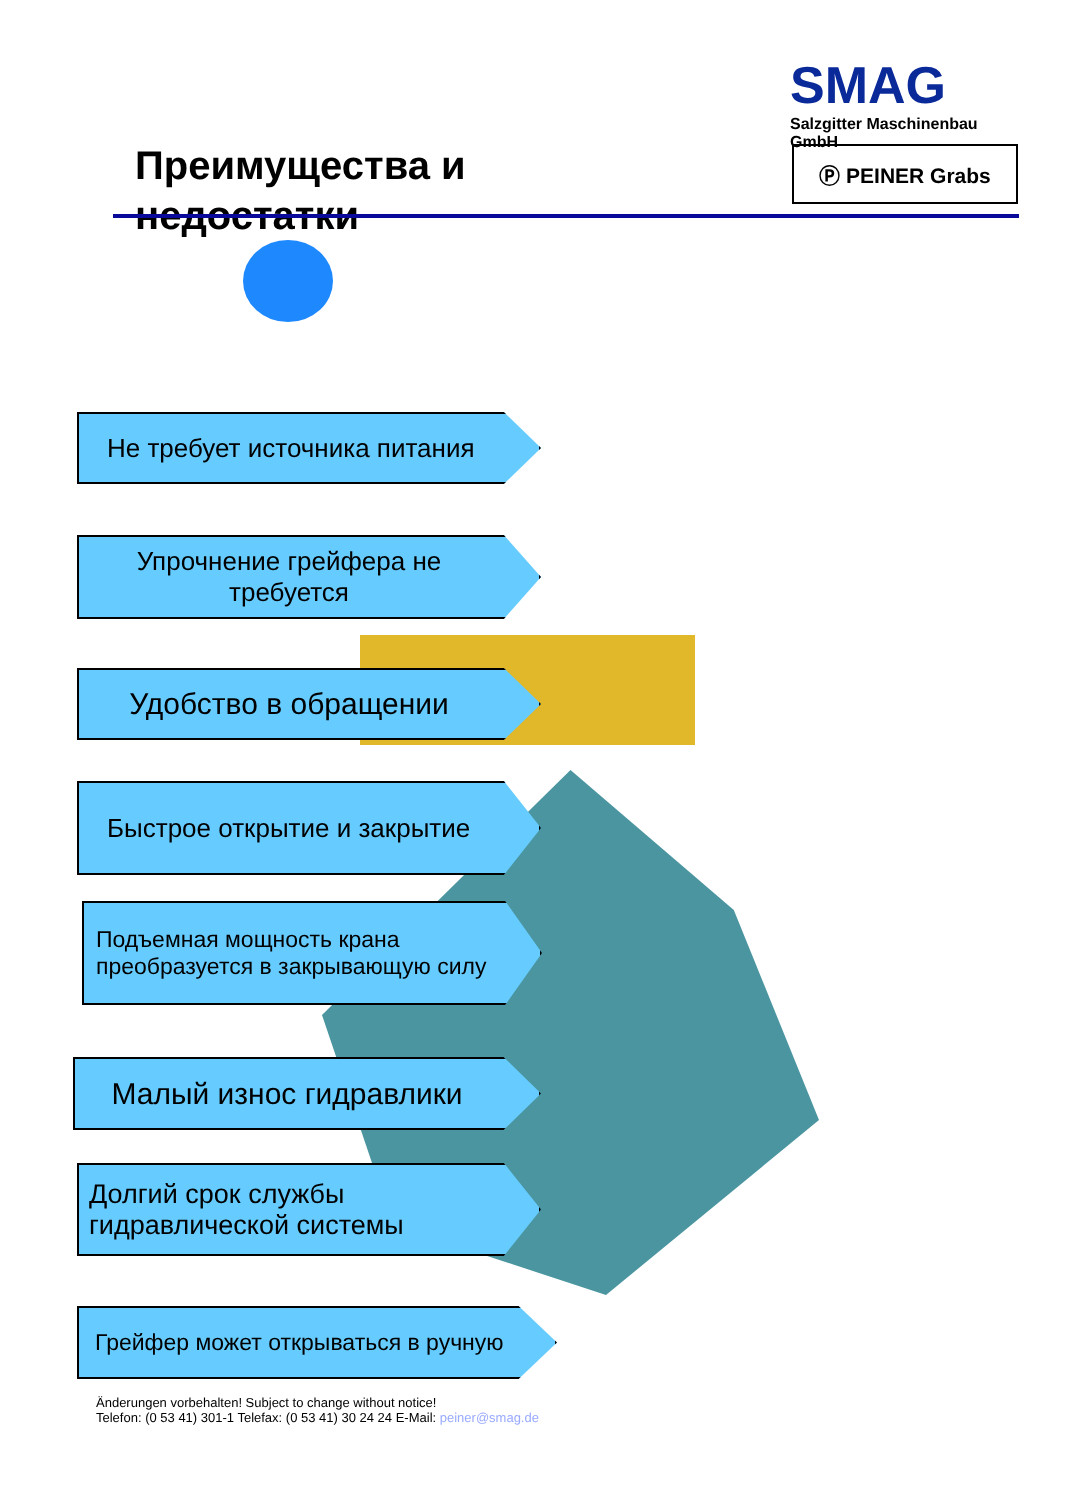SMAG
Salzgitter Maschinenbau GmbH
Ⓟ PEINER Grabs
Преимущества и недостатки
Не требует источника питания
Упрочнение грейфера не
требуется
Удобство в обращении
Быстрое открытие и закрытие
Подъемная мощность крана
преобразуется в закрывающую силу
Малый износ гидравлики
Долгий срок службы
гидравлической системы
Грейфер может открываться в ручную
Änderungen vorbehalten! Subject to change without notice!
Telefon: (0 53 41) 301-1 Telefax: (0 53 41) 30 24 24 E-Mail: peiner@smag.de